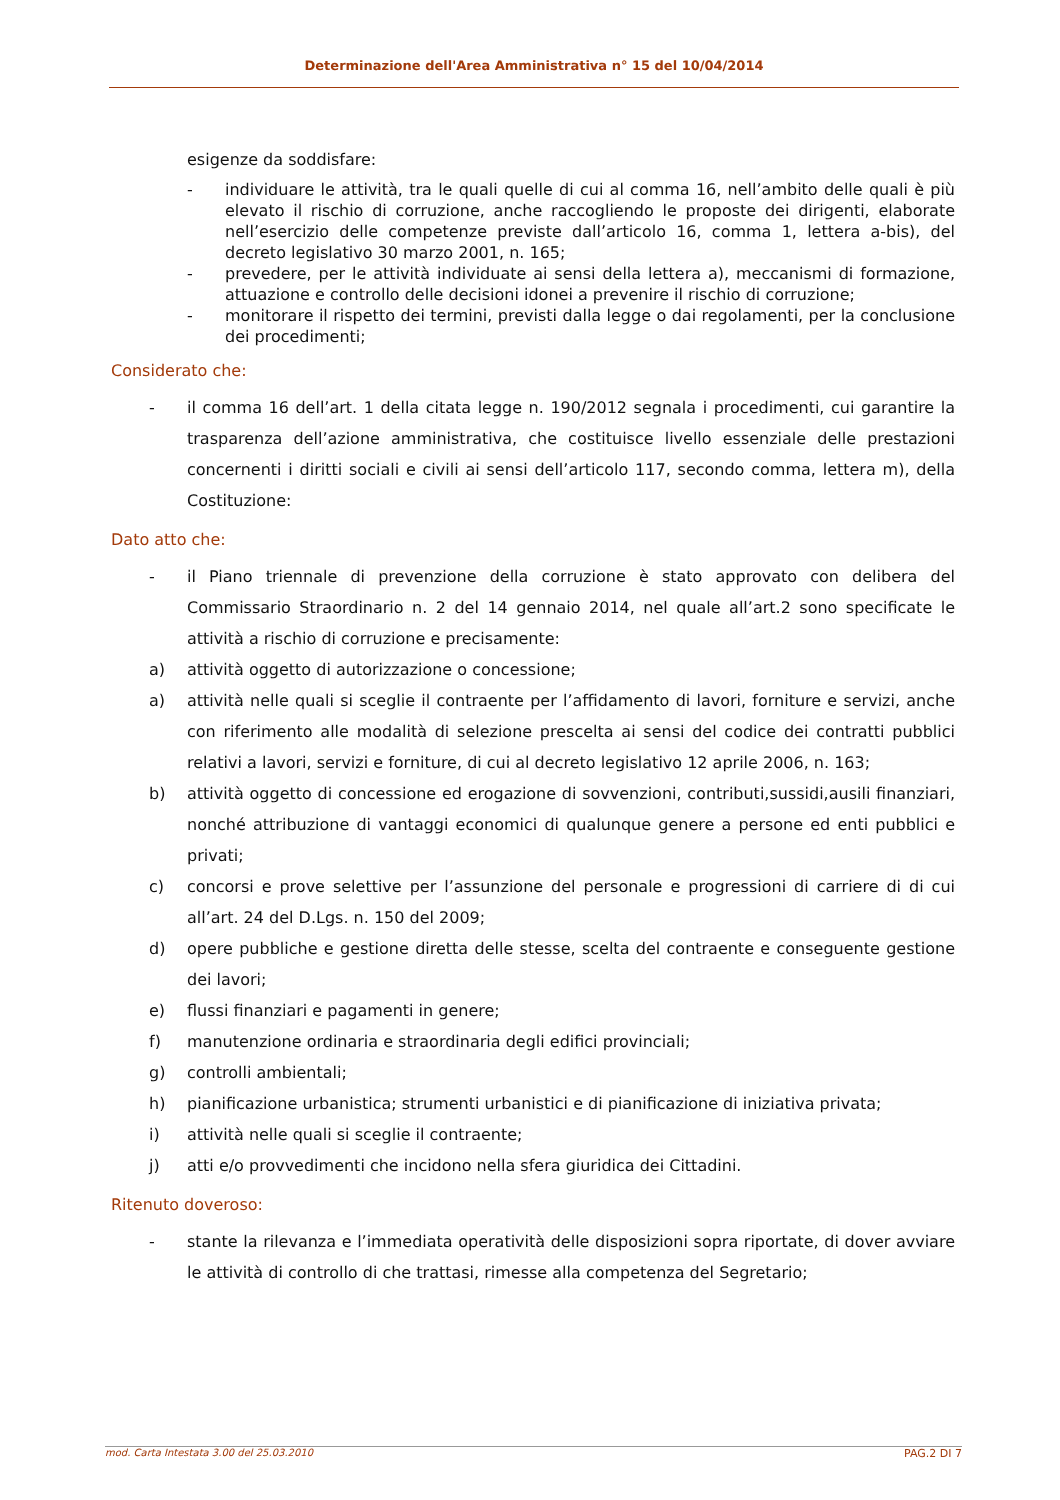Determinazione dell'Area Amministrativa n° 15 del 10/04/2014
esigenze da soddisfare:
- individuare le attività, tra le quali quelle di cui al comma 16, nell’ambito delle quali è più elevato il rischio di corruzione, anche raccogliendo le proposte dei dirigenti, elaborate nell’esercizio delle competenze previste dall’articolo 16, comma 1, lettera a-bis), del decreto legislativo 30 marzo 2001, n. 165;
- prevedere, per le attività individuate ai sensi della lettera a), meccanismi di formazione, attuazione e controllo delle decisioni idonei a prevenire il rischio di corruzione;
- monitorare il rispetto dei termini, previsti dalla legge o dai regolamenti, per la conclusione dei procedimenti;
Considerato che:
- il comma 16 dell’art. 1 della citata legge n. 190/2012 segnala i procedimenti, cui garantire la trasparenza dell’azione amministrativa, che costituisce livello essenziale delle prestazioni concernenti i diritti sociali e civili ai sensi dell’articolo 117, secondo comma, lettera m), della Costituzione:
Dato atto che:
- il Piano triennale di prevenzione della corruzione è stato approvato con delibera del Commissario Straordinario n. 2 del 14 gennaio 2014, nel quale all’art.2 sono specificate le attività a rischio di corruzione e precisamente:
a) attività oggetto di autorizzazione o concessione;
a) attività nelle quali si sceglie il contraente per l’affidamento di lavori, forniture e servizi, anche con riferimento alle modalità di selezione prescelta ai sensi del codice dei contratti pubblici relativi a lavori, servizi e forniture, di cui al decreto legislativo 12 aprile 2006, n. 163;
b) attività oggetto di concessione ed erogazione di sovvenzioni, contributi,sussidi,ausili finanziari, nonché attribuzione di vantaggi economici di qualunque genere a persone ed enti pubblici e privati;
c) concorsi e prove selettive per l’assunzione del personale e progressioni di carriere di di cui all’art. 24 del D.Lgs. n. 150 del 2009;
d) opere pubbliche e gestione diretta delle stesse, scelta del contraente e conseguente gestione dei lavori;
e) flussi finanziari e pagamenti in genere;
f) manutenzione ordinaria e straordinaria degli edifici provinciali;
g) controlli ambientali;
h) pianificazione urbanistica; strumenti urbanistici e di pianificazione di iniziativa privata;
i) attività nelle quali si sceglie il contraente;
j) atti e/o provvedimenti che incidono nella sfera giuridica dei Cittadini.
Ritenuto doveroso:
- stante la rilevanza e l’immediata operatività delle disposizioni sopra riportate, di dover avviare le attività di controllo di che trattasi, rimesse alla competenza del Segretario;
mod. Carta Intestata 3.00 del 25.03.2010 PAG.2 DI 7